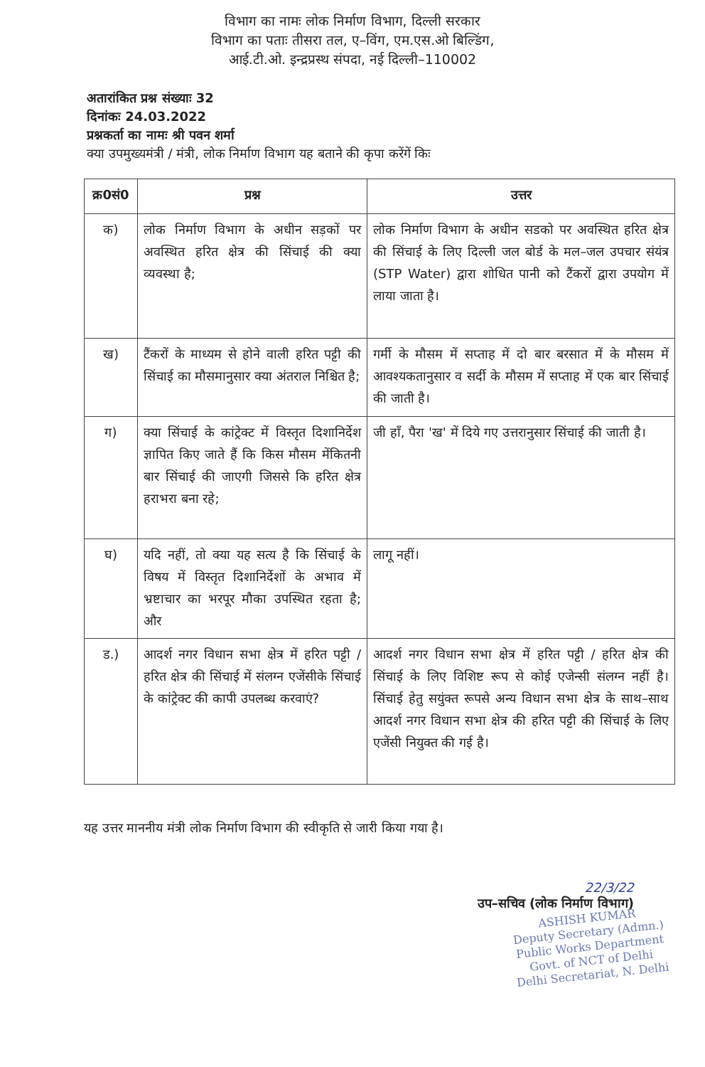विभाग का नामः लोक निर्माण विभाग, दिल्ली सरकार
विभाग का पताः तीसरा तल, ए–विंग, एम.एस.ओ बिल्डिंग,
आई.टी.ओ. इन्द्रप्रस्थ संपदा, नई दिल्ली–110002
अतारांकित प्रश्न संख्याः 32
दिनांकः 24.03.2022
प्रश्नकर्ता का नामः श्री पवन शर्मा
क्या उपमुख्यमंत्री / मंत्री, लोक निर्माण विभाग यह बताने की कृपा करेंगें किः
| क्र0सं0 | प्रश्न | उत्तर |
| --- | --- | --- |
| क) | लोक निर्माण विभाग के अधीन सड़कों पर अवस्थित हरित क्षेत्र की सिंचाई की क्या व्यवस्था है; | लोक निर्माण विभाग के अधीन सडको पर अवस्थित हरित क्षेत्र की सिंचाई के लिए दिल्ली जल बोर्ड के मल–जल उपचार संयंत्र (STP Water) द्वारा शोधित पानी को टैंकरों द्वारा उपयोग में लाया जाता है। |
| ख) | टैंकरों के माध्यम से होने वाली हरित पट्टी की सिंचाई का मौसमानुसार क्या अंतराल निश्चित है; | गर्मी के मौसम में सप्ताह में दो बार बरसात में के मौसम में आवश्यकतानुसार व सर्दी के मौसम में सप्ताह में एक बार सिंचाई की जाती है। |
| ग) | क्या सिंचाई के कांट्रेक्ट में विस्तृत दिशानिर्देश ज्ञापित किए जाते हैं कि किस मौसम मेंकितनी बार सिंचाई की जाएगी जिससे कि हरित क्षेत्र हराभरा बना रहे; | जी हाँ, पैरा 'ख' में दिये गए उत्तरानुसार सिंचाई की जाती है। |
| घ) | यदि नहीं, तो क्या यह सत्य है कि सिंचाई के विषय में विस्तृत दिशानिर्देशों के अभाव में भ्रष्टाचार का भरपूर मौका उपस्थित रहता है; और | लागू नहीं। |
| ड.) | आदर्श नगर विधान सभा क्षेत्र में हरित पट्टी / हरित क्षेत्र की सिंचाई में संलग्न एजेंसीके सिंचाई के कांट्रेक्ट की कापी उपलब्ध करवाएं? | आदर्श नगर विधान सभा क्षेत्र में हरित पट्टी / हरित क्षेत्र की सिंचाई के लिए विशिष्ट रूप से कोई एजेन्सी संलग्न नहीं है। सिंचाई हेतु सयुंक्त रूपसे अन्य विधान सभा क्षेत्र के साथ–साथ आदर्श नगर विधान सभा क्षेत्र की हरित पट्टी की सिंचाई के लिए एजेंसी नियुक्त की गई है। |
यह उत्तर माननीय मंत्री लोक निर्माण विभाग की स्वीकृति से जारी किया गया है।
22/3/22
उप–सचिव (लोक निर्माण विभाग)
ASHISH KUMAR
Deputy Secretary (Admn.)
Public Works Department
Govt. of NCT of Delhi
Delhi Secretariat, N. Delhi